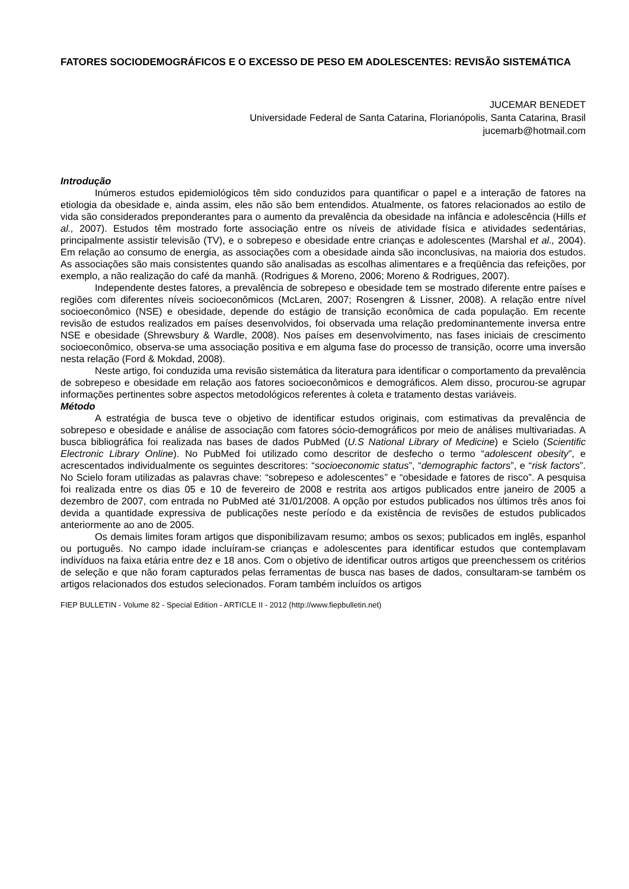FATORES SOCIODEMOGRÁFICOS E O EXCESSO DE PESO EM ADOLESCENTES: REVISÃO SISTEMÁTICA
JUCEMAR BENEDET
Universidade Federal de Santa Catarina, Florianópolis, Santa Catarina, Brasil
jucemarb@hotmail.com
Introdução
Inúmeros estudos epidemiológicos têm sido conduzidos para quantificar o papel e a interação de fatores na etiologia da obesidade e, ainda assim, eles não são bem entendidos. Atualmente, os fatores relacionados ao estilo de vida são considerados preponderantes para o aumento da prevalência da obesidade na infância e adolescência (Hills et al., 2007). Estudos têm mostrado forte associação entre os níveis de atividade física e atividades sedentárias, principalmente assistir televisão (TV), e o sobrepeso e obesidade entre crianças e adolescentes (Marshal et al., 2004). Em relação ao consumo de energia, as associações com a obesidade ainda são inconclusivas, na maioria dos estudos. As associações são mais consistentes quando são analisadas as escolhas alimentares e a freqüência das refeições, por exemplo, a não realização do café da manhã. (Rodrigues & Moreno, 2006; Moreno & Rodrigues, 2007).
Independente destes fatores, a prevalência de sobrepeso e obesidade tem se mostrado diferente entre países e regiões com diferentes níveis socioeconômicos (McLaren, 2007; Rosengren & Lissner, 2008). A relação entre nível socioeconômico (NSE) e obesidade, depende do estágio de transição econômica de cada população. Em recente revisão de estudos realizados em países desenvolvidos, foi observada uma relação predominantemente inversa entre NSE e obesidade (Shrewsbury & Wardle, 2008). Nos países em desenvolvimento, nas fases iniciais de crescimento socioeconômico, observa-se uma associação positiva e em alguma fase do processo de transição, ocorre uma inversão nesta relação (Ford & Mokdad, 2008).
Neste artigo, foi conduzida uma revisão sistemática da literatura para identificar o comportamento da prevalência de sobrepeso e obesidade em relação aos fatores socioeconômicos e demográficos. Alem disso, procurou-se agrupar informações pertinentes sobre aspectos metodológicos referentes à coleta e tratamento destas variáveis.
Método
A estratégia de busca teve o objetivo de identificar estudos originais, com estimativas da prevalência de sobrepeso e obesidade e análise de associação com fatores sócio-demográficos por meio de análises multivariadas. A busca bibliográfica foi realizada nas bases de dados PubMed (U.S National Library of Medicine) e Scielo (Scientific Electronic Library Online). No PubMed foi utilizado como descritor de desfecho o termo “adolescent obesity”, e acrescentados individualmente os seguintes descritores: “socioeconomic status”, “demographic factors”, e “risk factors”. No Scielo foram utilizadas as palavras chave: “sobrepeso e adolescentes” e “obesidade e fatores de risco”. A pesquisa foi realizada entre os dias 05 e 10 de fevereiro de 2008 e restrita aos artigos publicados entre janeiro de 2005 a dezembro de 2007, com entrada no PubMed até 31/01/2008. A opção por estudos publicados nos últimos três anos foi devida a quantidade expressiva de publicações neste período e da existência de revisões de estudos publicados anteriormente ao ano de 2005.
Os demais limites foram artigos que disponibilizavam resumo; ambos os sexos; publicados em inglês, espanhol ou português. No campo idade incluíram-se crianças e adolescentes para identificar estudos que contemplavam indivíduos na faixa etária entre dez e 18 anos. Com o objetivo de identificar outros artigos que preenchessem os critérios de seleção e que não foram capturados pelas ferramentas de busca nas bases de dados, consultaram-se também os artigos relacionados dos estudos selecionados. Foram também incluídos os artigos
FIEP BULLETIN - Volume 82 - Special Edition - ARTICLE II - 2012 (http://www.fiepbulletin.net)